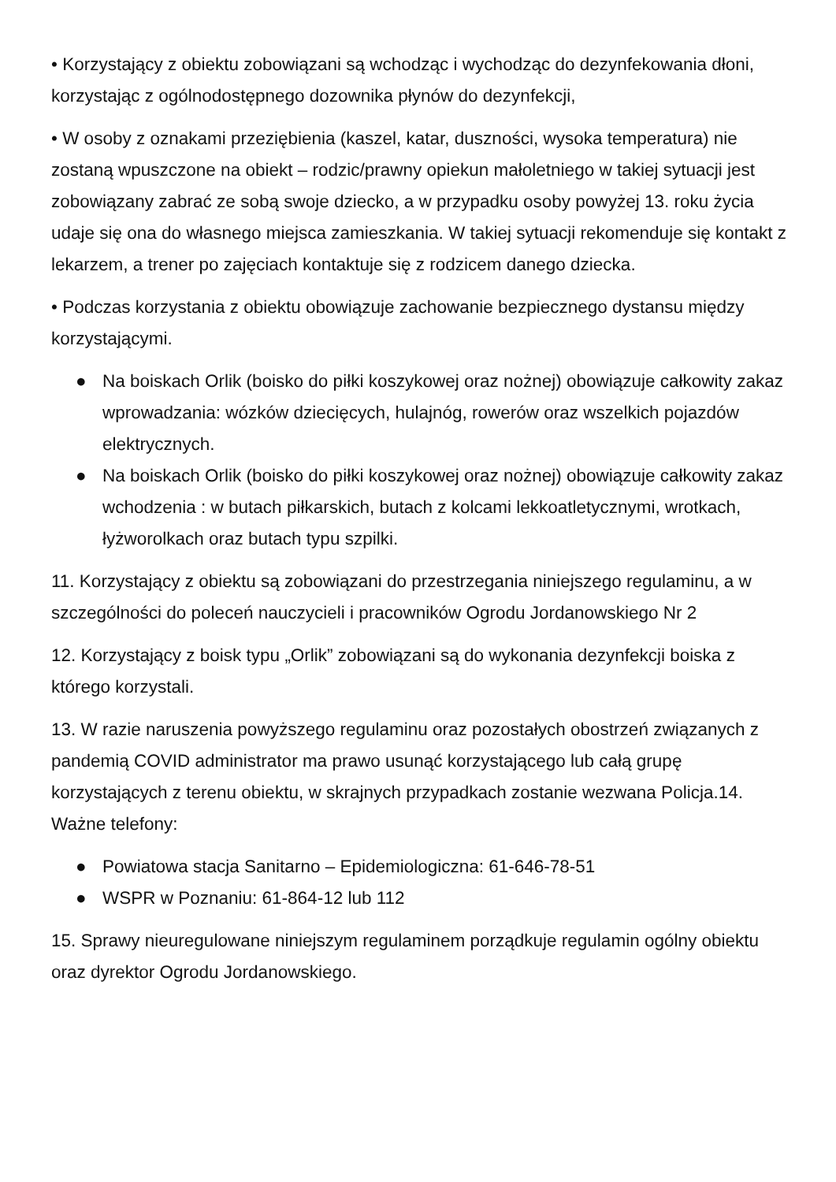• Korzystający z obiektu zobowiązani są wchodząc i wychodząc do dezynfekowania dłoni, korzystając z ogólnodostępnego dozownika płynów do dezynfekcji,
• W osoby z oznakami przeziębienia (kaszel, katar, duszności, wysoka temperatura) nie zostaną wpuszczone na obiekt – rodzic/prawny opiekun małoletniego w takiej sytuacji jest zobowiązany zabrać ze sobą swoje dziecko, a w przypadku osoby powyżej 13. roku życia udaje się ona do własnego miejsca zamieszkania. W takiej sytuacji rekomenduje się kontakt z lekarzem, a trener po zajęciach kontaktuje się z rodzicem danego dziecka.
• Podczas korzystania z obiektu obowiązuje zachowanie bezpiecznego dystansu między korzystającymi.
● Na boiskach Orlik (boisko do piłki koszykowej oraz nożnej) obowiązuje całkowity zakaz wprowadzania: wózków dziecięcych, hulajnóg, rowerów oraz wszelkich pojazdów elektrycznych.
● Na boiskach Orlik (boisko do piłki koszykowej oraz nożnej) obowiązuje całkowity zakaz wchodzenia : w butach piłkarskich, butach z kolcami lekkoatletycznymi, wrotkach, łyżworolkach oraz butach typu szpilki.
11. Korzystający z obiektu są zobowiązani do przestrzegania niniejszego regulaminu, a w szczególności do poleceń nauczycieli i pracowników Ogrodu Jordanowskiego Nr 2
12. Korzystający z boisk typu „Orlik” zobowiązani są do wykonania dezynfekcji boiska z którego korzystali.
13. W razie naruszenia powyższego regulaminu oraz pozostałych obostrzeń związanych z pandemią COVID administrator ma prawo usunąć korzystającego lub całą grupę korzystających z terenu obiektu, w skrajnych przypadkach zostanie wezwana Policja.14. Ważne telefony:
● Powiatowa stacja Sanitarno – Epidemiologiczna: 61-646-78-51
● WSPR w Poznaniu: 61-864-12 lub 112
15. Sprawy nieuregulowane niniejszym regulaminem porządkuje regulamin ogólny obiektu oraz dyrektor Ogrodu Jordanowskiego.